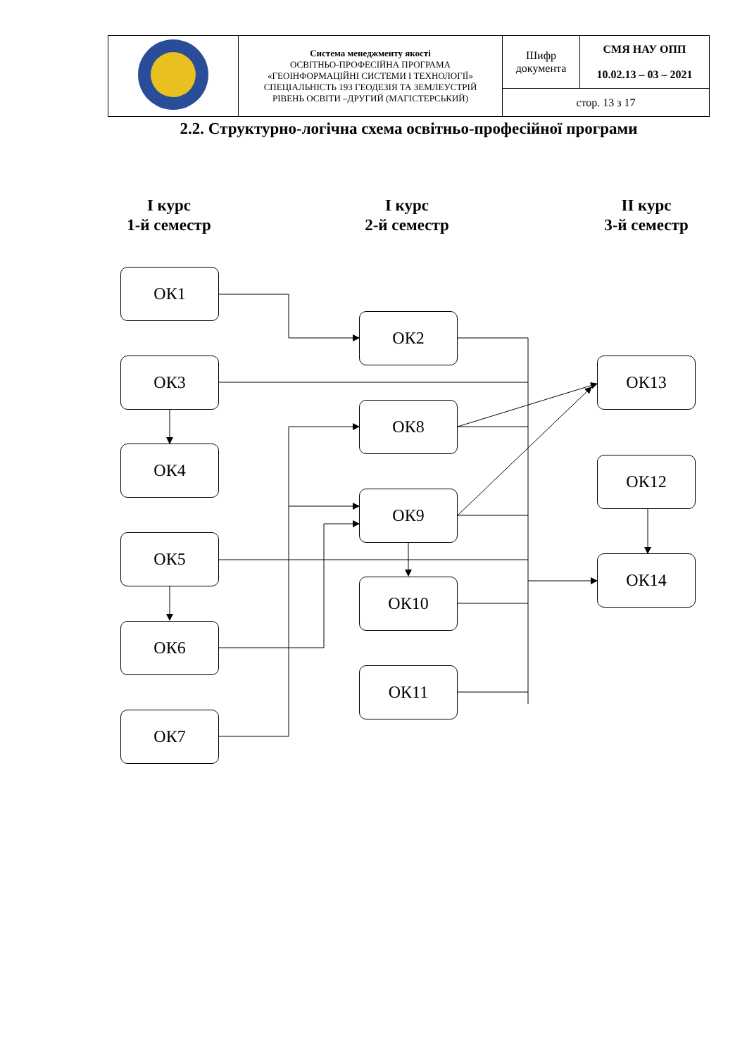| | Система менеджменту якості ОСВІТНЬО-ПРОФЕСІЙНА ПРОГРАМА «ГЕОІНФОРМАЦІЙНІ СИСТЕМИ І ТЕХНОЛОГІЇ» СПЕЦІАЛЬНІСТЬ 193 ГЕОДЕЗІЯ ТА ЗЕМЛЕУСТРІЙ РІВЕНЬ ОСВІТИ –ДРУГИЙ (МАГІСТЕРСЬКИЙ) | Шифр документа | СМЯ НАУ ОПП 10.02.13 – 03 – 2021 |
| | | стор. 13 з 17 | |
2.2. Структурно-логічна схема освітньо-професійної програми
І курс
1-й семестр
І курс
2-й семестр
ІІ курс
3-й семестр
ОК1
ОК2
ОК3 ОК13
ОК8
ОК4
ОК12
ОК9
ОК5
ОК14
ОК10
ОК6
ОК11
ОК7